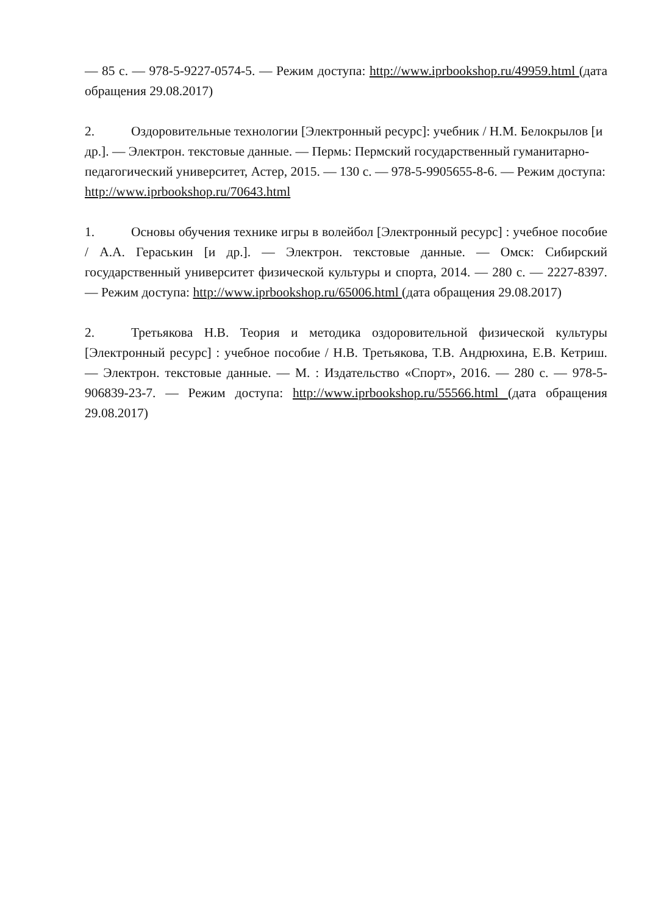— 85 с. — 978-5-9227-0574-5. — Режим доступа: http://www.iprbookshop.ru/49959.html (дата обращения 29.08.2017)
2. Оздоровительные технологии [Электронный ресурс]: учебник / Н.М. Белокрылов [и др.]. — Электрон. текстовые данные. — Пермь: Пермский государственный гуманитарно-педагогический университет, Астер, 2015. — 130 с. — 978-5-9905655-8-6. — Режим доступа: http://www.iprbookshop.ru/70643.html
1. Основы обучения технике игры в волейбол [Электронный ресурс] : учебное пособие / А.А. Гераськин [и др.]. — Электрон. текстовые данные. — Омск: Сибирский государственный университет физической культуры и спорта, 2014. — 280 с. — 2227-8397. — Режим доступа: http://www.iprbookshop.ru/65006.html (дата обращения 29.08.2017)
2. Третьякова Н.В. Теория и методика оздоровительной физической культуры [Электронный ресурс] : учебное пособие / Н.В. Третьякова, Т.В. Андрюхина, Е.В. Кетриш. — Электрон. текстовые данные. — М. : Издательство «Спорт», 2016. — 280 с. — 978-5-906839-23-7. — Режим доступа: http://www.iprbookshop.ru/55566.html (дата обращения 29.08.2017)